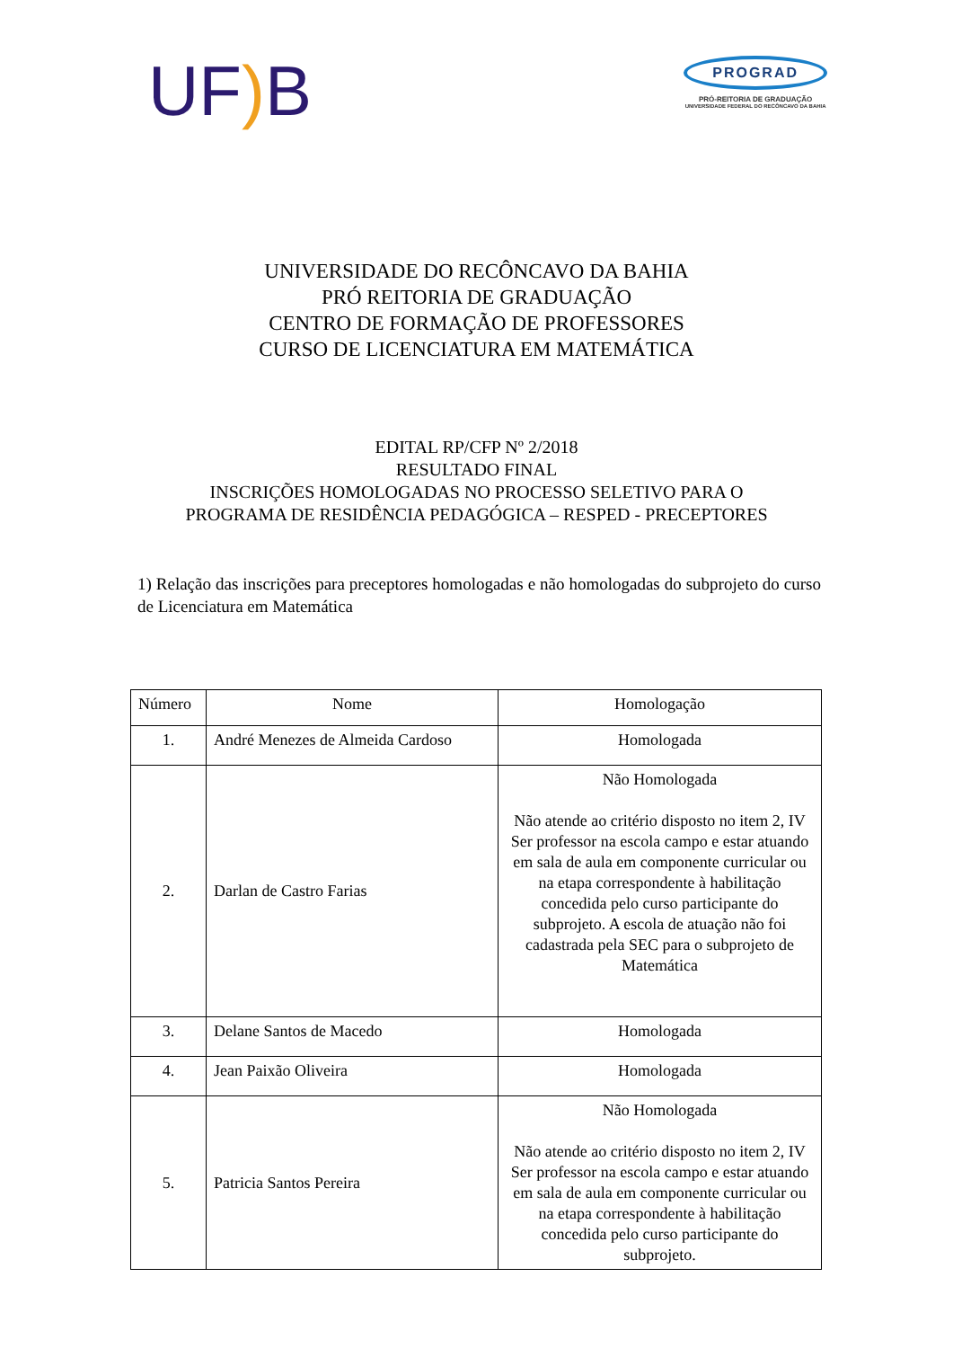UF) B
PROGRAD
PRÓ-REITORIA DE GRADUAÇÃO
UNIVERSIDADE FEDERAL DO RECÔNCAVO DA BAHIA
UNIVERSIDADE DO RECÔNCAVO DA BAHIA
PRÓ REITORIA DE GRADUAÇÃO
CENTRO DE FORMAÇÃO DE PROFESSORES
CURSO DE LICENCIATURA EM MATEMÁTICA
EDITAL RP/CFP Nº 2/2018
RESULTADO FINAL
INSCRIÇÕES HOMOLOGADAS NO PROCESSO SELETIVO PARA O
PROGRAMA DE RESIDÊNCIA PEDAGÓGICA – RESPED - PRECEPTORES
1) Relação das inscrições para preceptores homologadas e não homologadas do subprojeto do curso de Licenciatura em Matemática
| Número | Nome | Homologação |
| 1. | André Menezes de Almeida Cardoso | Homologada |
| 2. | Darlan de Castro Farias | Não Homologada Não atende ao critério disposto no item 2, IV Ser professor na escola campo e estar atuando em sala de aula em componente curricular ou na etapa correspondente à habilitação concedida pelo curso participante do subprojeto. A escola de atuação não foi cadastrada pela SEC para o subprojeto de Matemática |
| 3. | Delane Santos de Macedo | Homologada |
| 4. | Jean Paixão Oliveira | Homologada |
| 5. | Patricia Santos Pereira | Não Homologada Não atende ao critério disposto no item 2, IV Ser professor na escola campo e estar atuando em sala de aula em componente curricular ou na etapa correspondente à habilitação concedida pelo curso participante do subprojeto. |